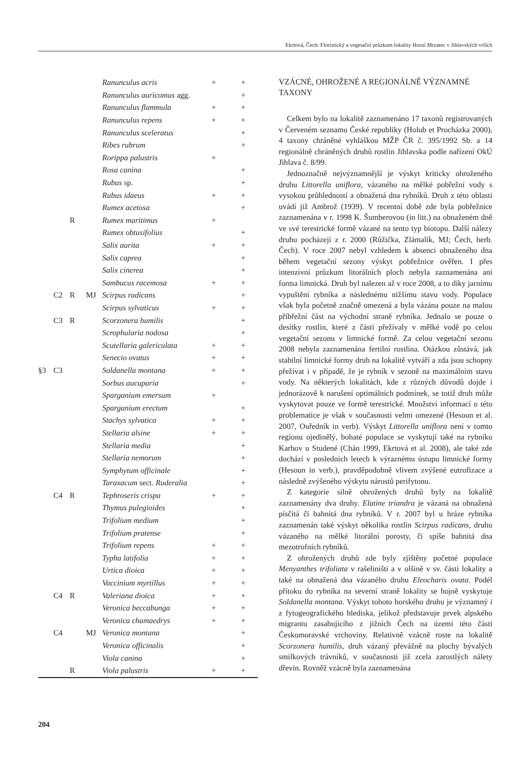Ekrtová, Čech: Floristický a vegetační průzkum lokality Horní Mrzatec v Jihlavských vrších
| | | | | Ranunculus acris | + | + |
| | | | | Ranunculus auricomus agg. | | + |
| | | | | Ranunculus flammula | + | + |
| | | | | Ranunculus repens | + | + |
| | | | | Ranunculus sceleratus | | + |
| | | | | Ribes rubrum | | + |
| | | | | Rorippa palustris | + | |
| | | | | Rosa canina | | + |
| | | | | Rubus sp. | | + |
| | | | | Rubus idaeus | + | + |
| | | | | Rumex acetosa | | + |
| | | R | | Rumex maritimus | + | |
| | | | | Rumex obtusifolius | | + |
| | | | | Salix aurita | + | + |
| | | | | Salix caprea | | + |
| | | | | Salix cinerea | | + |
| | | | | Sambucus racemosa | + | + |
| | C2 | R | MJ | Scirpus radicans | | + |
| | | | | Scirpus sylvaticus | + | + |
| | C3 | R | | Scorzonera humilis | | + |
| | | | | Scrophularia nodosa | | + |
| | | | | Scutellaria galericulata | + | + |
| | | | | Senecio ovatus | + | + |
| §3 | C3 | | | Soldanella montana | + | + |
| | | | | Sorbus aucuparia | | + |
| | | | | Sparganium emersum | + | |
| | | | | Sparganium erectum | | + |
| | | | | Stachys sylvatica | + | + |
| | | | | Stellaria alsine | + | + |
| | | | | Stellaria media | | + |
| | | | | Stellaria nemorum | | + |
| | | | | Symphytum officinale | | + |
| | | | | Taraxacum sect. Ruderalia | | + |
| | C4 | R | | Tephroseris crispa | + | + |
| | | | | Thymus pulegioides | | + |
| | | | | Trifolium medium | | + |
| | | | | Trifolium pratense | | + |
| | | | | Trifolium repens | + | + |
| | | | | Typha latifolia | + | + |
| | | | | Urtica dioica | + | + |
| | | | | Vaccinium myrtillus | + | + |
| | C4 | R | | Valeriana dioica | + | + |
| | | | | Veronica beccabunga | + | + |
| | | | | Veronica chamaedrys | + | + |
| | C4 | | MJ | Veronica montana | | + |
| | | | | Veronica officinalis | | + |
| | | | | Viola canina | | + |
| | | R | | Viola palustris | + | + |
VZÁCNÉ, OHROŽENÉ A REGIONÁLNĚ VÝZNAMNÉ TAXONY
Celkem bylo na lokalitě zaznamenáno 17 taxonů registrovaných v Červeném seznamu České republiky (Holub et Procházka 2000), 4 taxony chráněné vyhláškou MŽP ČR č. 395/1992 Sb. a 14 regionálně chráněných druhů rostlin Jihlavska podle nařízení OkÚ Jihlava č. 8/99.
Jednoznačně nejvýznamnější je výskyt kriticky ohroženého druhu Littorella uniflora, vázaného na mělké pobřežní vody s vysokou průhledností a obnažená dna rybníků. Druh z této oblasti uvádí již Ambrož (1939). V recentní době zde byla pobřežnice zaznamenána v r. 1998 K. Šumberovou (in litt.) na obnaženém dně ve své terestrické formě vázané na tento typ biotopu. Další nálezy druhu pocházejí z r. 2000 (Růžička, Zlámalík, MJ; Čech, herb. Čech). V roce 2007 nebyl vzhledem k absenci obnaženého dna během vegetační sezony výskyt pobřežnice ověřen. I přes intenzivní průzkum litorálních ploch nebyla zaznamenána ani forma limnická. Druh byl nalezen až v roce 2008, a to díky jarnímu vypuštění rybníka a následnému nižšímu stavu vody. Populace však byla početně značně omezená a byla vázána pouze na malou příbřežní část na východní straně rybníka. Jednalo se pouze o desítky rostlin, které z části přežívaly v mělké vodě po celou vegetační sezonu v limnické formě. Za celou vegetační sezonu 2008 nebyla zaznamenána fertilní rostlina. Otázkou zůstává, jak stabilní limnické formy druh na lokalitě vytváří a zda jsou schopny přežívat i v případě, že je rybník v sezoně na maximálním stavu vody. Na některých lokalitách, kde z různých důvodů dojde i jednorázově k narušení optimálních podmínek, se totiž druh může vyskytovat pouze ve formě terestrické. Množství informací o této problematice je však v současnosti velmi omezené (Hesoun et al. 2007, Ouředník in verb). Výskyt Littorella uniflora není v tomto regionu ojedinělý, bohaté populace se vyskytují také na rybníku Karhov u Studené (Chán 1999, Ekrtová et al. 2008), ale také zde dochází v posledních letech k výraznému ústupu limnické formy (Hesoun in verb.), pravděpodobně vlivem zvýšené eutrofizace a následně zvýšeného výskytu nárostů perifytonu.
Z kategorie silně ohrožených druhů byly na lokalitě zaznamenány dva druhy. Elatine triandra je vázaná na obnažená písčitá či bahnitá dna rybníků. V r. 2007 byl u hráze rybníka zaznamenán také výskyt několika rostlin Scirpus radicans, druhu vázaného na mělké litorální porosty, či spíše bahnitá dna mezotrofních rybníků.
Z ohrožených druhů zde byly zjištěny početné populace Menyanthes trifoliata v rašeliništi a v olšině v sv. části lokality a také na obnažená dna vázaného druhu Eleocharis ovata. Podél přítoku do rybníka na severní straně lokality se hojně vyskytuje Soldanella montana. Výskyt tohoto horského druhu je významný i z fytogeografického hlediska, jelikož představuje prvek alpského migrantu zasahujícího z jižních Čech na území této části Českomoravské vrchoviny. Relativně vzácně roste na lokalitě Scorzonera humilis, druh vázaný převážně na plochy bývalých smilkových trávníků, v současnosti již zcela zarostlých nálety dřevin. Rovněž vzácně byla zaznamenána
204